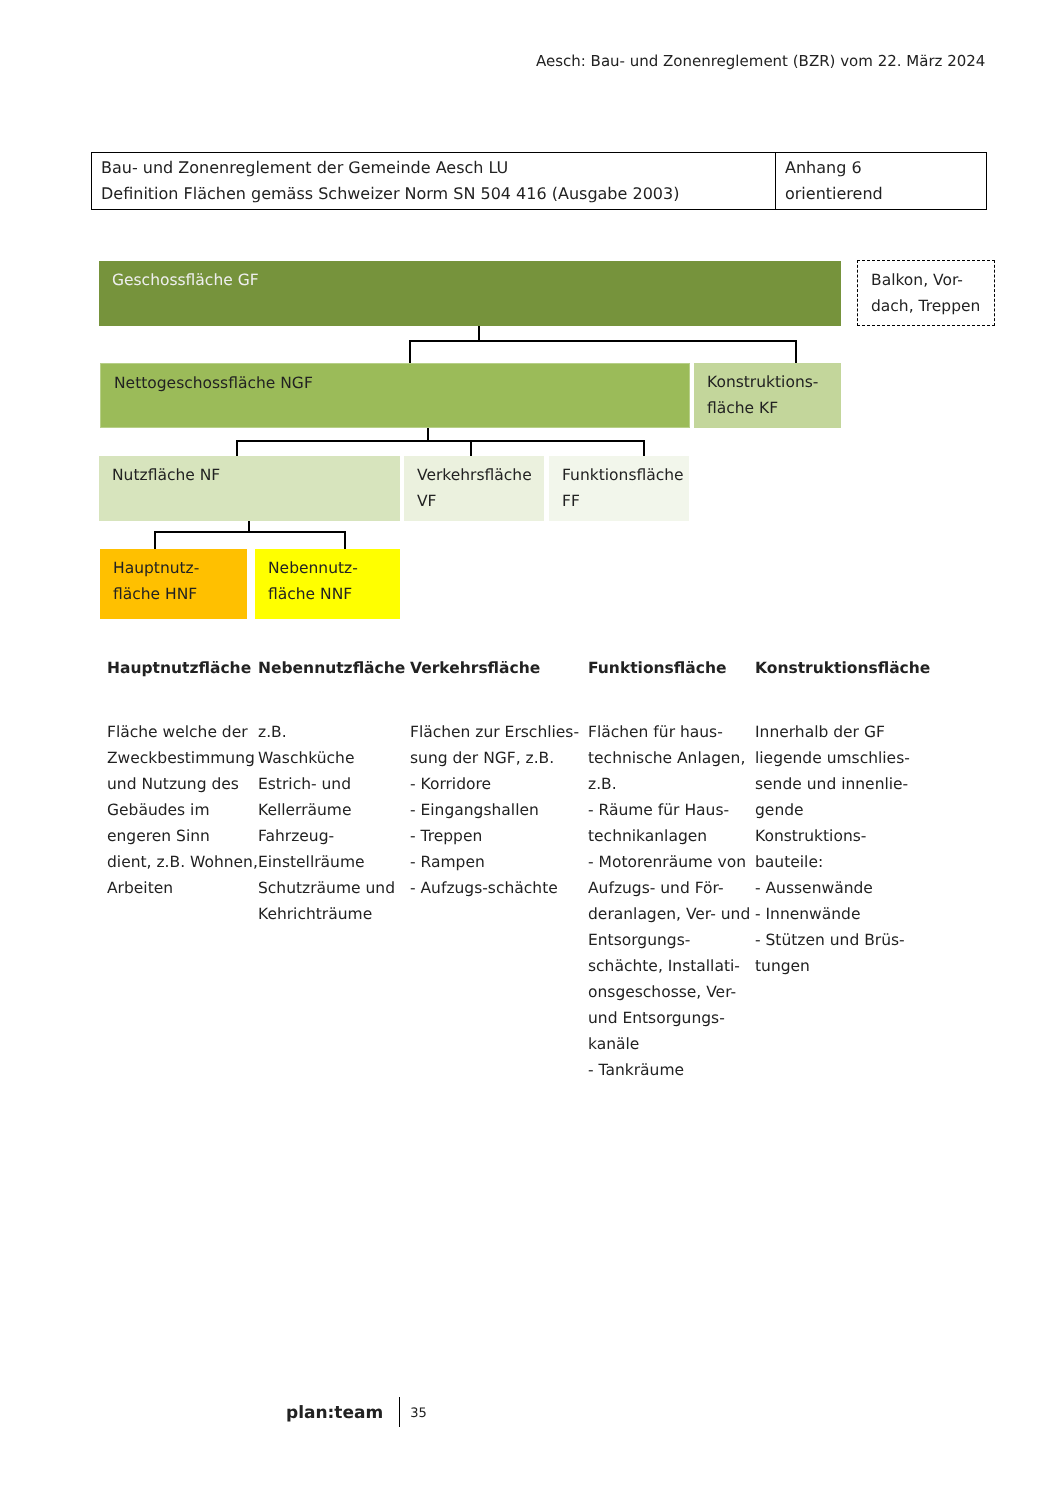Aesch: Bau- und Zonenreglement (BZR) vom 22. März 2024
| Bau- und Zonenreglement der Gemeinde Aesch LU Definition Flächen gemäss Schweizer Norm SN 504 416 (Ausgabe 2003) | Anhang 6 orientierend |
Geschossfläche GF
Balkon, Vor-
dach, Treppen
Nettogeschossfläche NGF
Konstruktions-
fläche KF
Nutzfläche NF
Verkehrsfläche
VF
Funktionsfläche
FF
Hauptnutz-
fläche HNF
Nebennutz-
fläche NNF
Hauptnutzfläche
Fläche welche der Zweckbestimmung und Nutzung des Gebäudes im engeren Sinn dient, z.B. Wohnen, Arbeiten
Nebennutzfläche
z.B.
Waschküche
Estrich- und Kellerräume
Fahrzeug-Einstellräume
Schutzräume und Kehrichträume
Verkehrsfläche
Flächen zur Erschlies-sung der NGF, z.B.
- Korridore
- Eingangshallen
- Treppen
- Rampen
- Aufzugs-schächte
Funktionsfläche
Flächen für haus-technische Anlagen, z.B.
- Räume für Haus-technikanlagen
- Motorenräume von Aufzugs- und För-deranlagen, Ver- und Entsorgungs-schächte, Installati-onsgeschosse, Ver- und Entsorgungs-kanäle
- Tankräume
Konstruktionsfläche
Innerhalb der GF liegende umschlies-sende und innenlie-gende Konstruktions-bauteile:
- Aussenwände
- Innenwände
- Stützen und Brüs-tungen
plan:team 35